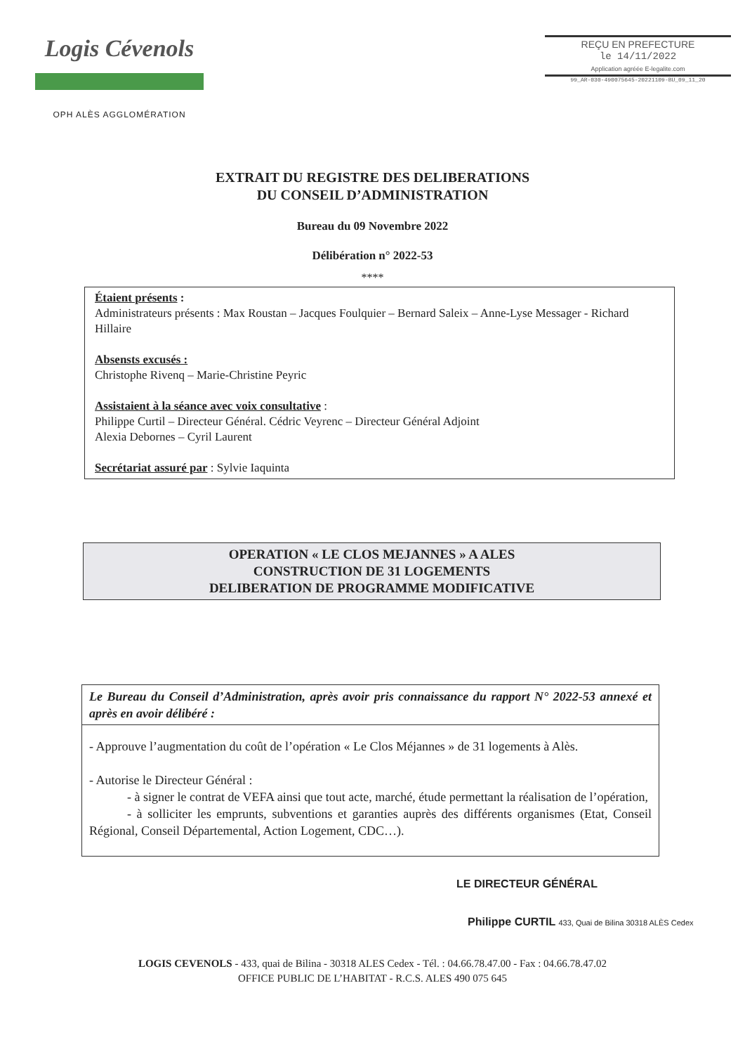Logis Cévenols
OPH ALÈS AGGLOMÉRATION
REÇU EN PREFECTURE
le 14/11/2022
Application agréée E-legalite.com
99_AR-030-490075645-20221109-BU_09_11_20
EXTRAIT DU REGISTRE DES DELIBERATIONS
DU CONSEIL D’ADMINISTRATION
Bureau du 09 Novembre 2022
Délibération n° 2022-53
****
Étaient présents :
Administrateurs présents : Max Roustan – Jacques Foulquier – Bernard Saleix – Anne-Lyse Messager - Richard Hillaire
Absensts excusés :
Christophe Rivenq – Marie-Christine Peyric
Assistaient à la séance avec voix consultative :
Philippe Curtil – Directeur Général. Cédric Veyrenc – Directeur Général Adjoint
Alexia Debornes – Cyril Laurent
Secrétariat assuré par : Sylvie Iaquinta
OPERATION « LE CLOS MEJANNES » A ALES
CONSTRUCTION DE 31 LOGEMENTS
DELIBERATION DE PROGRAMME MODIFICATIVE
Le Bureau du Conseil d’Administration, après avoir pris connaissance du rapport N° 2022-53 annexé et après en avoir délibéré :
- Approuve l’augmentation du coût de l’opération « Le Clos Méjannes » de 31 logements à Alès.
- Autorise le Directeur Général :
   - à signer le contrat de VEFA ainsi que tout acte, marché, étude permettant la réalisation de l’opération,
   - à solliciter les emprunts, subventions et garanties auprès des différents organismes (Etat, Conseil Régional, Conseil Départemental, Action Logement, CDC…).
LE DIRECTEUR GÉNÉRAL
 Philippe CURTIL 433, Quai de Bilina 30318 ALÈS Cedex
LOGIS CEVENOLS - 433, quai de Bilina - 30318 ALES Cedex - Tél. : 04.66.78.47.00 - Fax : 04.66.78.47.02
OFFICE PUBLIC DE L’HABITAT - R.C.S. ALES 490 075 645